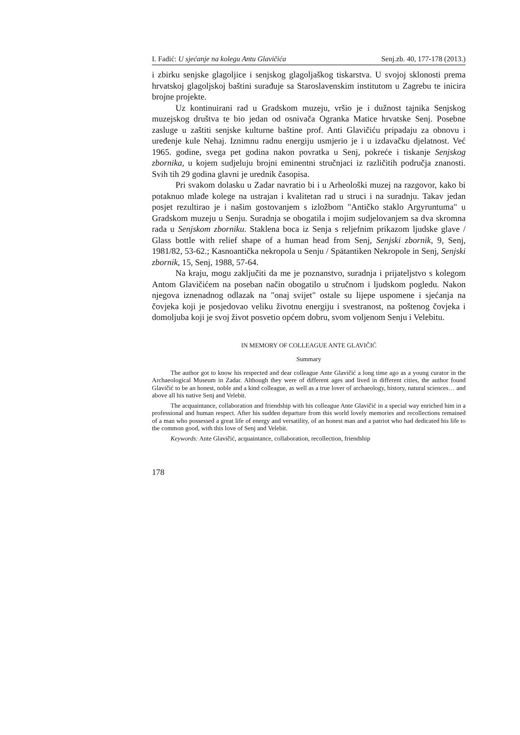I. Fadić: U sjećanje na kolegu Antu Glavičića Senj.zb. 40, 177-178 (2013.)
i zbirku senjske glagoljice i senjskog glagoljaškog tiskarstva. U svojoj sklonosti prema hrvatskoj glagoljskoj baštini surađuje sa Staroslavenskim institutom u Zagrebu te inicira brojne projekte.
Uz kontinuirani rad u Gradskom muzeju, vršio je i dužnost tajnika Senjskog muzejskog društva te bio jedan od osnivača Ogranka Matice hrvatske Senj. Posebne zasluge u zaštiti senjske kulturne baštine prof. Anti Glavičiću pripadaju za obnovu i uređenje kule Nehaj. Iznimnu radnu energiju usmjerio je i u izdavačku djelatnost. Već 1965. godine, svega pet godina nakon povratka u Senj, pokreće i tiskanje Senjskog zbornika, u kojem sudjeluju brojni eminentni stručnjaci iz različitih područja znanosti. Svih tih 29 godina glavni je urednik časopisa.
Pri svakom dolasku u Zadar navratio bi i u Arheološki muzej na razgovor, kako bi potaknuo mlađe kolege na ustrajan i kvalitetan rad u struci i na suradnju. Takav jedan posjet rezultirao je i našim gostovanjem s izložbom "Antičko staklo Argyruntuma" u Gradskom muzeju u Senju. Suradnja se obogatila i mojim sudjelovanjem sa dva skromna rada u Senjskom zborniku. Staklena boca iz Senja s reljefnim prikazom ljudske glave / Glass bottle with relief shape of a human head from Senj, Senjski zbornik, 9, Senj, 1981/82, 53-62.; Kasnoantička nekropola u Senju / Spätantiken Nekropole in Senj, Senjski zbornik, 15, Senj, 1988, 57-64.
Na kraju, mogu zaključiti da me je poznanstvo, suradnja i prijateljstvo s kolegom Antom Glavičićem na poseban način obogatilo u stručnom i ljudskom pogledu. Nakon njegova iznenadnog odlazak na "onaj svijet" ostale su lijepe uspomene i sjećanja na čovjeka koji je posjedovao veliku životnu energiju i svestranost, na poštenog čovjeka i domoljuba koji je svoj život posvetio općem dobru, svom voljenom Senju i Velebitu.
IN MEMORY OF COLLEAGUE ANTE GLAVIČIĆ
Summary
The author got to know his respected and dear colleague Ante Glavičić a long time ago as a young curator in the Archaeological Museum in Zadar. Although they were of different ages and lived in different cities, the author found Glavičić to be an honest, noble and a kind colleague, as well as a true lover of archaeology, history, natural sciences… and above all his native Senj and Velebit.
The acquaintance, collaboration and friendship with his colleague Ante Glavičić in a special way enriched him in a professional and human respect. After his sudden departure from this world lovely memories and recollections remained of a man who possessed a great life of energy and versatility, of an honest man and a patriot who had dedicated his life to the common good, with this love of Senj and Velebit.
Keywords: Ante Glavičić, acquaintance, collaboration, recollection, friendship
178